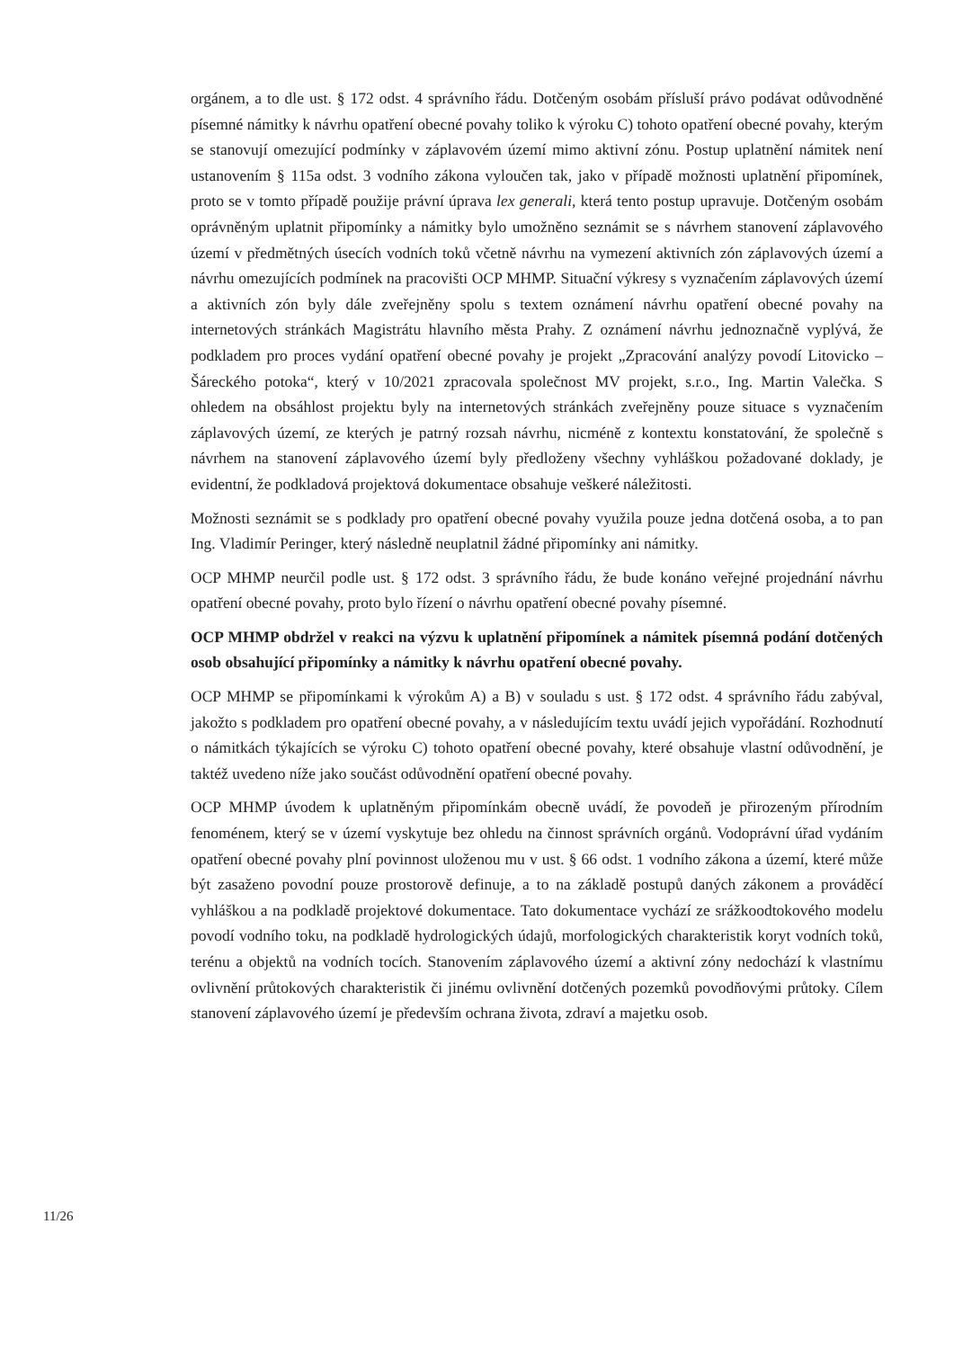orgánem, a to dle ust. § 172 odst. 4 správního řádu. Dotčeným osobám přísluší právo podávat odůvodněné písemné námitky k návrhu opatření obecné povahy toliko k výroku C) tohoto opatření obecné povahy, kterým se stanovují omezující podmínky v záplavovém území mimo aktivní zónu. Postup uplatnění námitek není ustanovením § 115a odst. 3 vodního zákona vyloučen tak, jako v případě možnosti uplatnění připomínek, proto se v tomto případě použije právní úprava lex generali, která tento postup upravuje. Dotčeným osobám oprávněným uplatnit připomínky a námitky bylo umožněno seznámit se s návrhem stanovení záplavového území v předmětných úsecích vodních toků včetně návrhu na vymezení aktivních zón záplavových území a návrhu omezujících podmínek na pracovišti OCP MHMP. Situační výkresy s vyznačením záplavových území a aktivních zón byly dále zveřejněny spolu s textem oznámení návrhu opatření obecné povahy na internetových stránkách Magistrátu hlavního města Prahy. Z oznámení návrhu jednoznačně vyplývá, že podkladem pro proces vydání opatření obecné povahy je projekt „Zpracování analýzy povodí Litovicko – Šáreckého potoka“, který v 10/2021 zpracovala společnost MV projekt, s.r.o., Ing. Martin Valečka. S ohledem na obsáhlost projektu byly na internetových stránkách zveřejněny pouze situace s vyznačením záplavových území, ze kterých je patrný rozsah návrhu, nicméně z kontextu konstatování, že společně s návrhem na stanovení záplavového území byly předloženy všechny vyhláškou požadované doklady, je evidentní, že podkladová projektová dokumentace obsahuje veškeré náležitosti.
Možnosti seznámit se s podklady pro opatření obecné povahy využila pouze jedna dotčená osoba, a to pan Ing. Vladimír Peringer, který následně neuplatnil žádné připomínky ani námitky.
OCP MHMP neurčil podle ust. § 172 odst. 3 správního řádu, že bude konáno veřejné projednání návrhu opatření obecné povahy, proto bylo řízení o návrhu opatření obecné povahy písemné.
OCP MHMP obdržel v reakci na výzvu k uplatnění připomínek a námitek písemná podání dotčených osob obsahující připomínky a námitky k návrhu opatření obecné povahy.
OCP MHMP se připomínkami k výrokům A) a B) v souladu s ust. § 172 odst. 4 správního řádu zabýval, jakožto s podkladem pro opatření obecné povahy, a v následujícím textu uvádí jejich vypořádání. Rozhodnutí o námitkách týkajících se výroku C) tohoto opatření obecné povahy, které obsahuje vlastní odůvodnění, je taktéž uvedeno níže jako součást odůvodnění opatření obecné povahy.
OCP MHMP úvodem k uplatněným připomínkám obecně uvádí, že povodeň je přirozeným přírodním fenoménem, který se v území vyskytuje bez ohledu na činnost správních orgánů. Vodoprávní úřad vydáním opatření obecné povahy plní povinnost uloženou mu v ust. § 66 odst. 1 vodního zákona a území, které může být zasaženo povodní pouze prostorově definuje, a to na základě postupů daných zákonem a prováděcí vyhláškou a na podkladě projektové dokumentace. Tato dokumentace vychází ze srážkoodtokového modelu povodí vodního toku, na podkladě hydrologických údajů, morfologických charakteristik koryt vodních toků, terénu a objektů na vodních tocích. Stanovením záplavového území a aktivní zóny nedochází k vlastnímu ovlivnění průtokových charakteristik či jinému ovlivnění dotčených pozemků povodňovými průtoky. Cílem stanovení záplavového území je především ochrana života, zdraví a majetku osob.
11/26